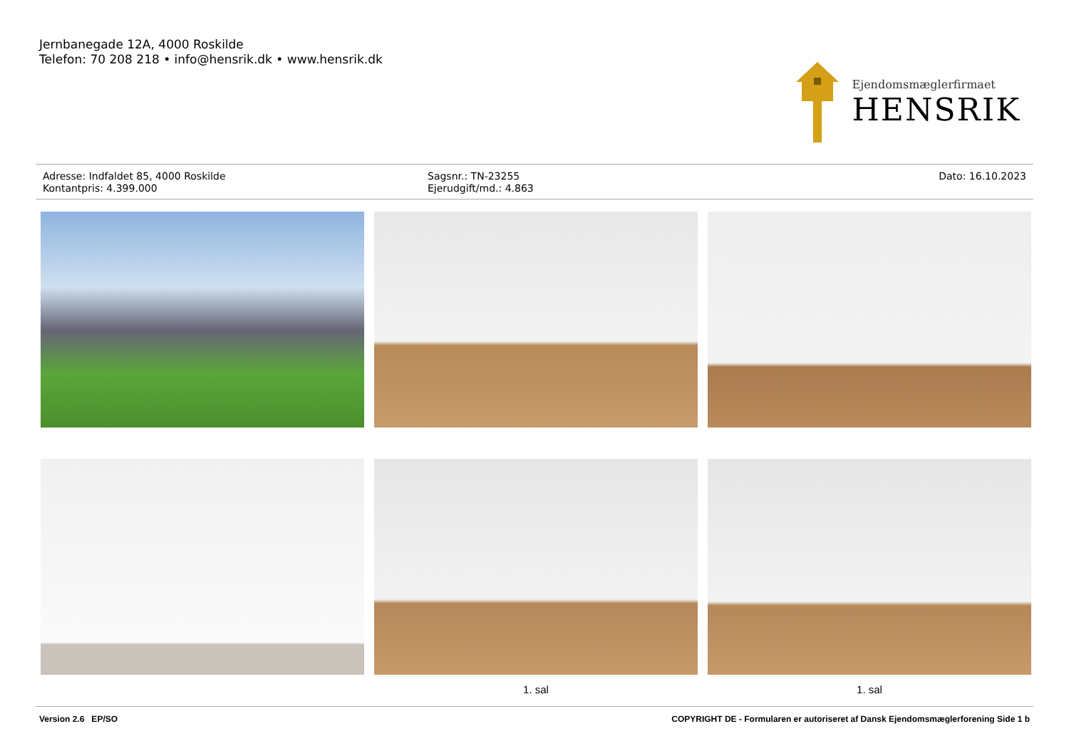Jernbanegade 12A, 4000 Roskilde
Telefon: 70 208 218 • info@hensrik.dk • www.hensrik.dk
Ejendomsmæglerfirmaet
HENSRIK
Adresse: Indfaldet 85, 4000 Roskilde
Kontantpris: 4.399.000
Sagsnr.: TN-23255
Ejerudgift/md.: 4.863
Dato: 16.10.2023
1. sal
1. sal
Version 2.6 EP/SO COPYRIGHT DE - Formularen er autoriseret af Dansk Ejendomsmæglerforening Side 1 b